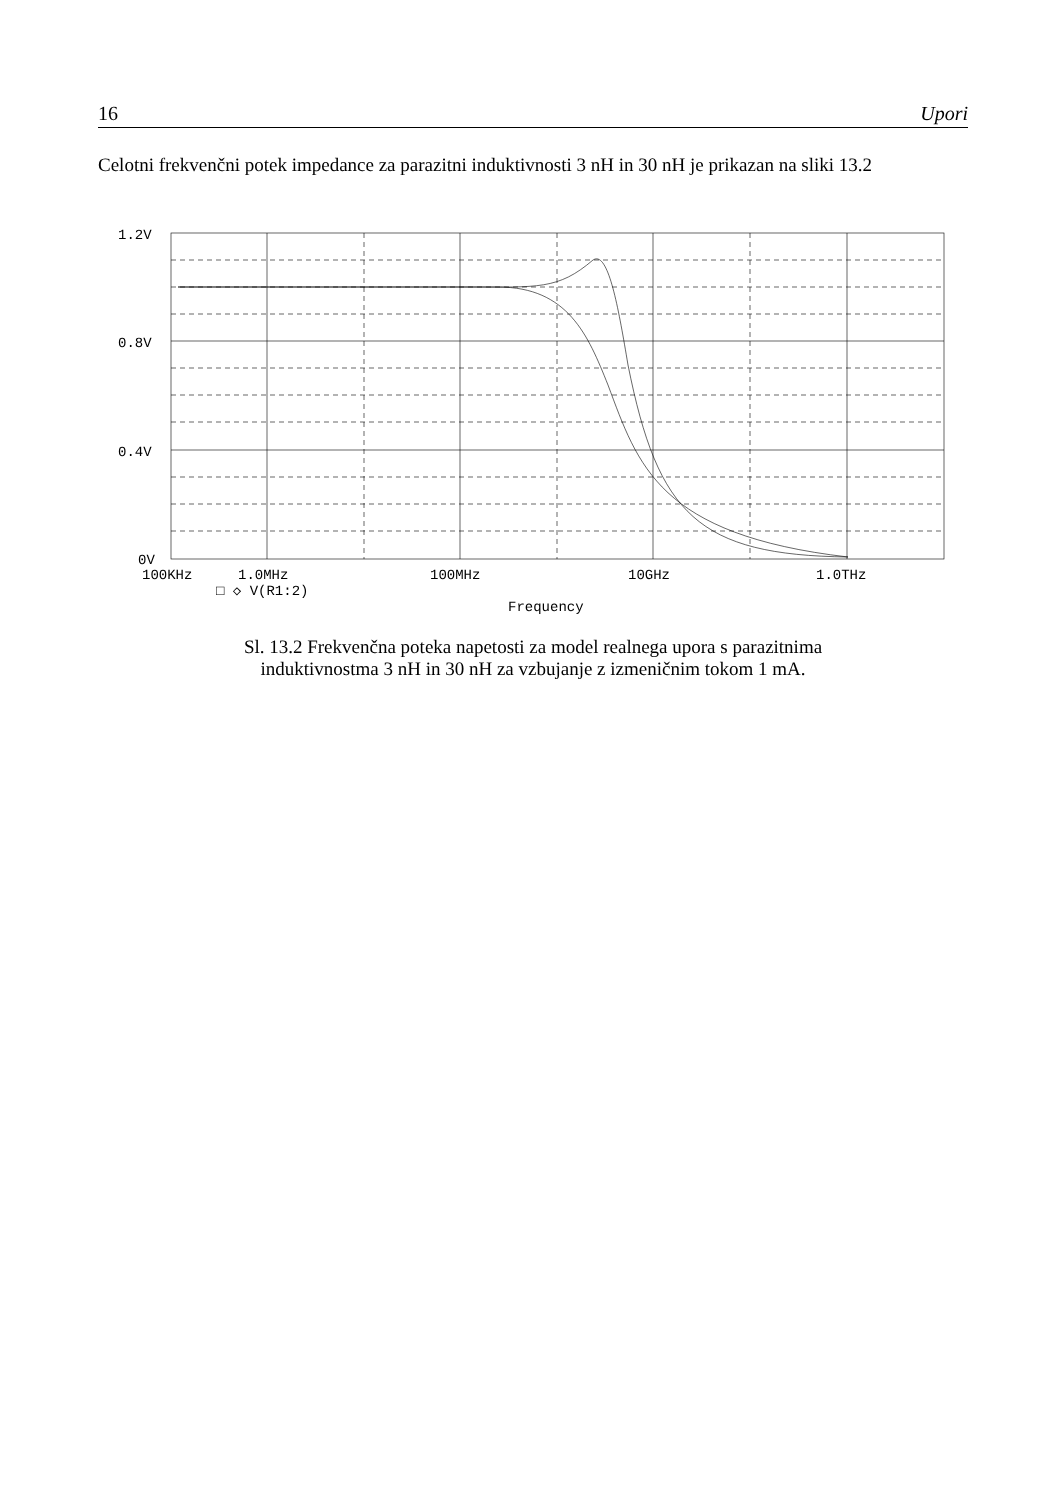16 Upori
Celotni frekvenčni potek impedance za parazitni induktivnosti 3 nH in 30 nH je prikazan na sliki 13.2
1.2V
0.8V
0.4V
0V
100KHz
1.0MHz
100MHz
10GHz
1.0THz
□ ◇ V(R1:2)
Frequency
Sl. 13.2 Frekvenčna poteka napetosti za model realnega upora s parazitnima
induktivnostma 3 nH in 30 nH za vzbujanje z izmeničnim tokom 1 mA.